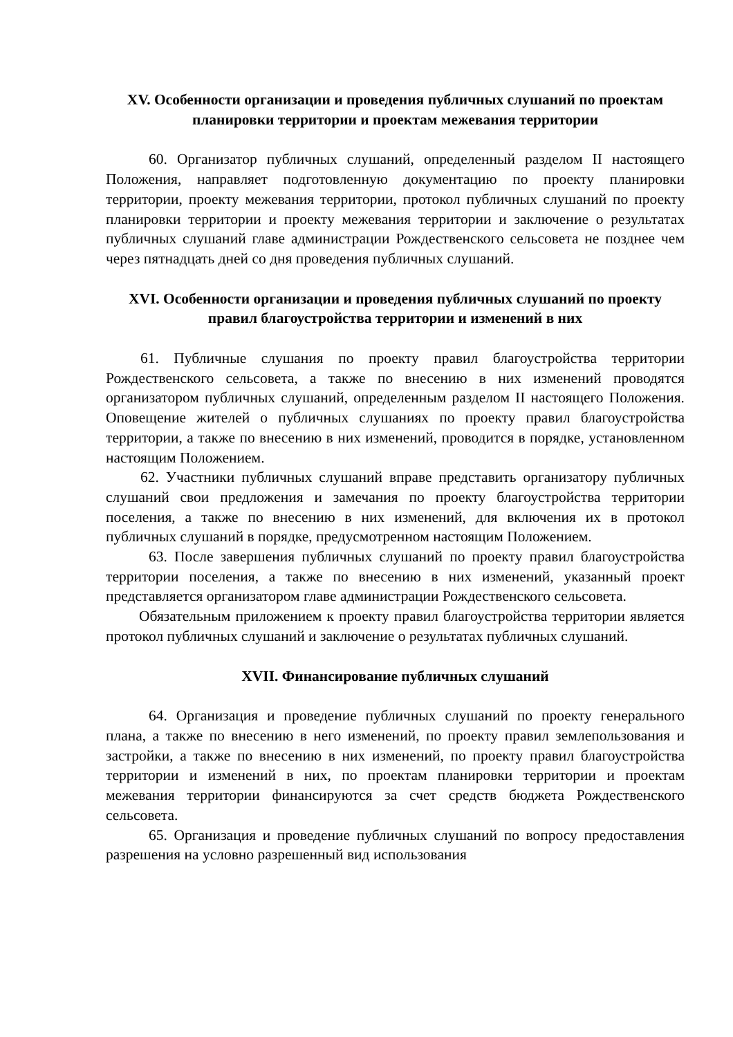XV. Особенности организации и проведения публичных слушаний по проектам планировки территории и проектам межевания территории
60. Организатор публичных слушаний, определенный разделом II настоящего Положения, направляет подготовленную документацию по проекту планировки территории, проекту межевания территории, протокол публичных слушаний по проекту планировки территории и проекту межевания территории и заключение о результатах публичных слушаний главе администрации Рождественского сельсовета не позднее чем через пятнадцать дней со дня проведения публичных слушаний.
XVI. Особенности организации и проведения публичных слушаний по проекту правил благоустройства территории и изменений в них
61. Публичные слушания по проекту правил благоустройства территории Рождественского сельсовета, а также по внесению в них изменений проводятся организатором публичных слушаний, определенным разделом II настоящего Положения. Оповещение жителей о публичных слушаниях по проекту правил благоустройства территории, а также по внесению в них изменений, проводится в порядке, установленном настоящим Положением.
62. Участники публичных слушаний вправе представить организатору публичных слушаний свои предложения и замечания по проекту благоустройства территории поселения, а также по внесению в них изменений, для включения их в протокол публичных слушаний в порядке, предусмотренном настоящим Положением.
63. После завершения публичных слушаний по проекту правил благоустройства территории поселения, а также по внесению в них изменений, указанный проект представляется организатором главе администрации Рождественского сельсовета.
Обязательным приложением к проекту правил благоустройства территории является протокол публичных слушаний и заключение о результатах публичных слушаний.
XVII. Финансирование публичных слушаний
64. Организация и проведение публичных слушаний по проекту генерального плана, а также по внесению в него изменений, по проекту правил землепользования и застройки, а также по внесению в них изменений, по проекту правил благоустройства территории и изменений в них, по проектам планировки территории и проектам межевания территории финансируются за счет средств бюджета Рождественского сельсовета.
65. Организация и проведение публичных слушаний по вопросу предоставления разрешения на условно разрешенный вид использования